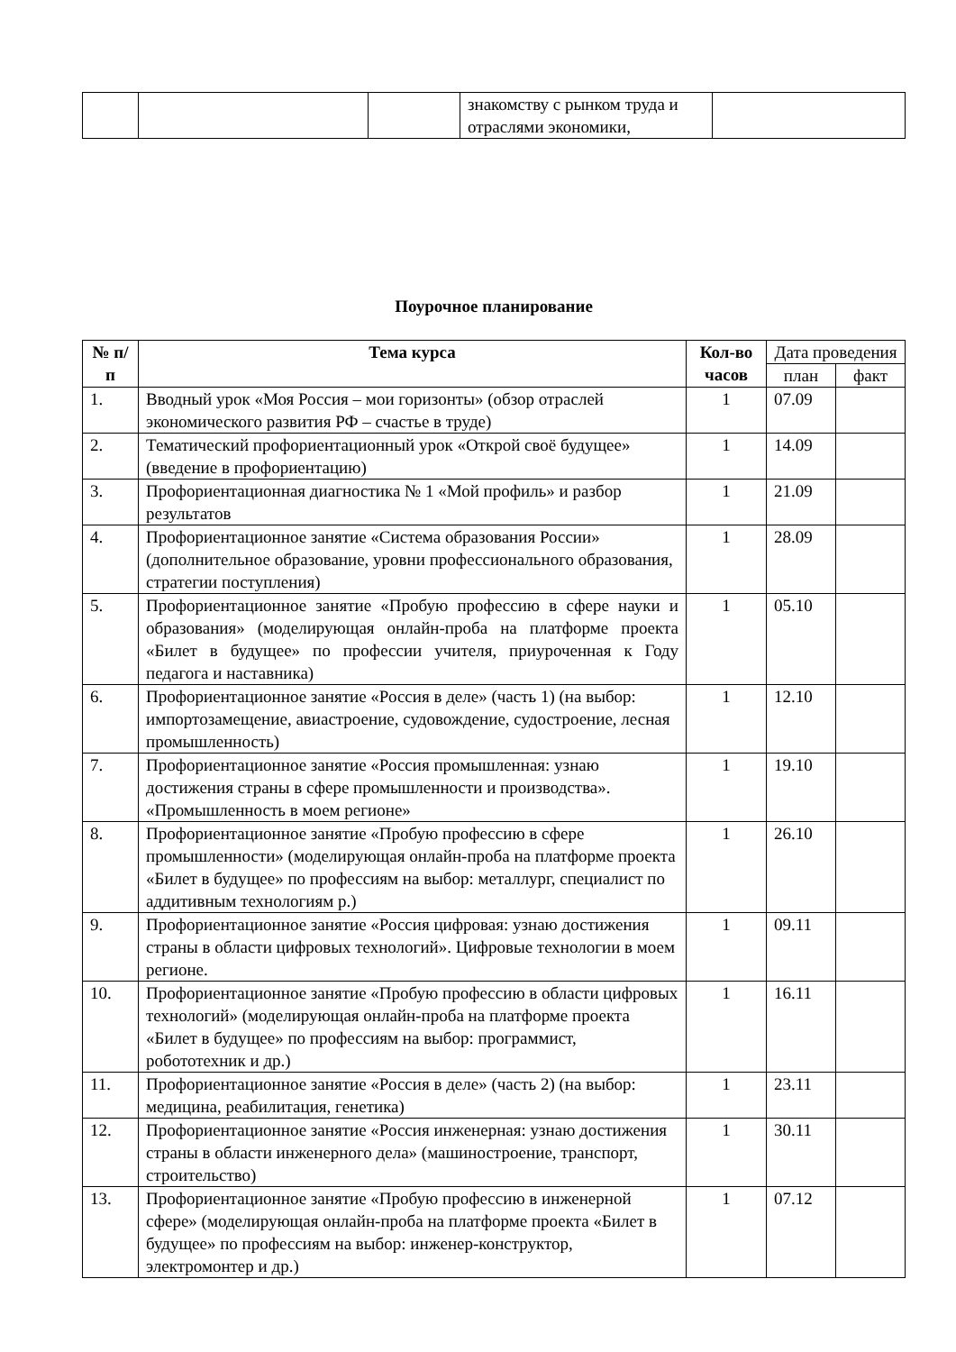| | | | знакомству с рынком труда и отраслями экономики, | |
Поурочное планирование
| № п/п | Тема курса | Кол-во часов | Дата проведения | |
| --- | --- | --- | --- | --- |
| | | | план | факт |
| 1. | Вводный урок «Моя Россия – мои горизонты» (обзор отраслей экономического развития РФ – счастье в труде) | 1 | 07.09 | |
| 2. | Тематический профориентационный урок «Открой своё будущее» (введение в профориентацию) | 1 | 14.09 | |
| 3. | Профориентационная диагностика № 1 «Мой профиль» и разбор результатов | 1 | 21.09 | |
| 4. | Профориентационное занятие «Система образования России» (дополнительное образование, уровни профессионального образования, стратегии поступления) | 1 | 28.09 | |
| 5. | Профориентационное занятие «Пробую профессию в сфере науки и образования» (моделирующая онлайн-проба на платформе проекта «Билет в будущее» по профессии учителя, приуроченная к Году педагога и наставника) | 1 | 05.10 | |
| 6. | Профориентационное занятие «Россия в деле» (часть 1) (на выбор: импортозамещение, авиастроение, судовождение, судостроение, лесная промышленность) | 1 | 12.10 | |
| 7. | Профориентационное занятие «Россия промышленная: узнаю достижения страны в сфере промышленности и производства». «Промышленность в моем регионе» | 1 | 19.10 | |
| 8. | Профориентационное занятие «Пробую профессию в сфере промышленности» (моделирующая онлайн-проба на платформе проекта «Билет в будущее» по профессиям на выбор: металлург, специалист по аддитивным технологиям р.) | 1 | 26.10 | |
| 9. | Профориентационное занятие «Россия цифровая: узнаю достижения страны в области цифровых технологий». Цифровые технологии в моем регионе. | 1 | 09.11 | |
| 10. | Профориентационное занятие «Пробую профессию в области цифровых технологий» (моделирующая онлайн-проба на платформе проекта «Билет в будущее» по профессиям на выбор: программист, робототехник и др.) | 1 | 16.11 | |
| 11. | Профориентационное занятие «Россия в деле» (часть 2) (на выбор: медицина, реабилитация, генетика) | 1 | 23.11 | |
| 12. | Профориентационное занятие «Россия инженерная: узнаю достижения страны в области инженерного дела» (машиностроение, транспорт, строительство) | 1 | 30.11 | |
| 13. | Профориентационное занятие «Пробую профессию в инженерной сфере» (моделирующая онлайн-проба на платформе проекта «Билет в будущее» по профессиям на выбор: инженер-конструктор, электромонтер и др.) | 1 | 07.12 | |